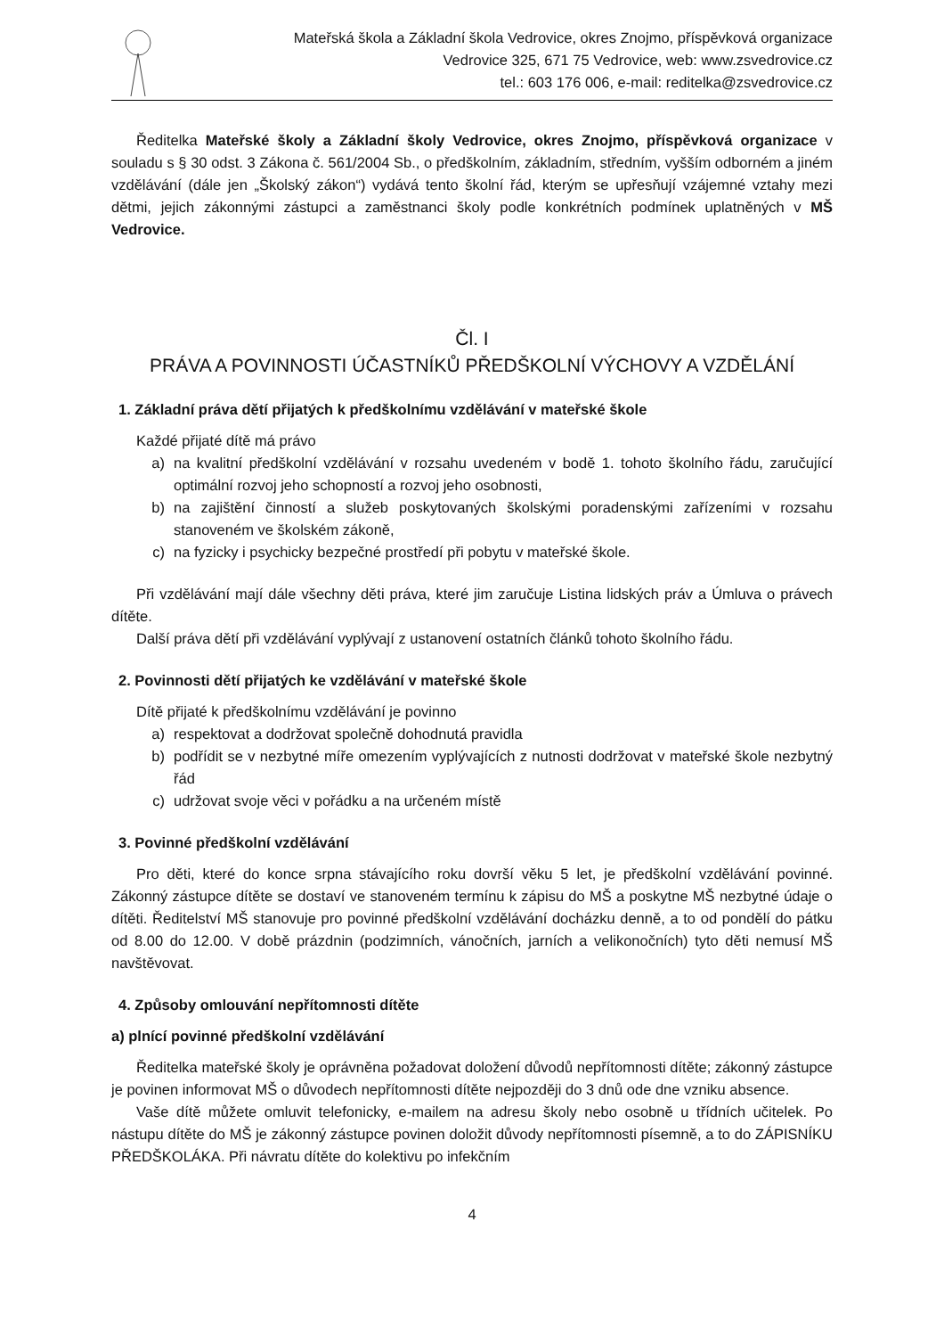Mateřská škola a Základní škola Vedrovice, okres Znojmo, příspěvková organizace
Vedrovice 325, 671 75 Vedrovice, web: www.zsvedrovice.cz
tel.: 603 176 006, e-mail: reditelka@zsvedrovice.cz
Ředitelka Mateřské školy a Základní školy Vedrovice, okres Znojmo, příspěvková organizace v souladu s § 30 odst. 3 Zákona č. 561/2004 Sb., o předškolním, základním, středním, vyšším odborném a jiném vzdělávání (dále jen „Školský zákon“) vydává tento školní řád, kterým se upřesňují vzájemné vztahy mezi dětmi, jejich zákonnými zástupci a zaměstnanci školy podle konkrétních podmínek uplatněných v MŠ Vedrovice.
Čl. I
PRÁVA A POVINNOSTI ÚČASTNÍKŮ PŘEDŠKOLNÍ VÝCHOVY A VZDĚLÁNÍ
1. Základní práva dětí přijatých k předškolnímu vzdělávání v mateřské škole
Každé přijaté dítě má právo
a) na kvalitní předškolní vzdělávání v rozsahu uvedeném v bodě 1. tohoto školního řádu, zaručující optimální rozvoj jeho schopností a rozvoj jeho osobnosti,
b) na zajištění činností a služeb poskytovaných školskými poradenskými zařízeními v rozsahu stanoveném ve školském zákoně,
c) na fyzicky i psychicky bezpečné prostředí při pobytu v mateřské škole.
Při vzdělávání mají dále všechny děti práva, které jim zaručuje Listina lidských práv a Úmluva o právech dítěte.
Další práva dětí při vzdělávání vyplývají z ustanovení ostatních článků tohoto školního řádu.
2. Povinnosti dětí přijatých ke vzdělávání v mateřské škole
Dítě přijaté k předškolnímu vzdělávání je povinno
a) respektovat a dodržovat společně dohodnutá pravidla
b) podřídit se v nezbytné míře omezením vyplývajících z nutnosti dodržovat v mateřské škole nezbytný řád
c) udržovat svoje věci v pořádku a na určeném místě
3. Povinné předškolní vzdělávání
Pro děti, které do konce srpna stávajícího roku dovrší věku 5 let, je předškolní vzdělávání povinné. Zákonný zástupce dítěte se dostaví ve stanoveném termínu k zápisu do MŠ a poskytne MŠ nezbytné údaje o dítěti. Ředitelství MŠ stanovuje pro povinné předškolní vzdělávání docházku denně, a to od pondělí do pátku od 8.00 do 12.00. V době prázdnin (podzimních, vánočních, jarních a velikonočních) tyto děti nemusí MŠ navštěvovat.
4. Způsoby omlouvání nepřítomnosti dítěte
a) plnící povinné předškolní vzdělávání
Ředitelka mateřské školy je oprávněna požadovat doložení důvodů nepřítomnosti dítěte; zákonný zástupce je povinen informovat MŠ o důvodech nepřítomnosti dítěte nejpozději do 3 dnů ode dne vzniku absence.
Vaše dítě můžete omluvit telefonicky, e-mailem na adresu školy nebo osobně u třídních učitelek. Po nástupu dítěte do MŠ je zákonný zástupce povinen doložit důvody nepřítomnosti písemně, a to do ZÁPISNÍKU PŘEDŠKOLÁKA. Při návratu dítěte do kolektivu po infekčním
4